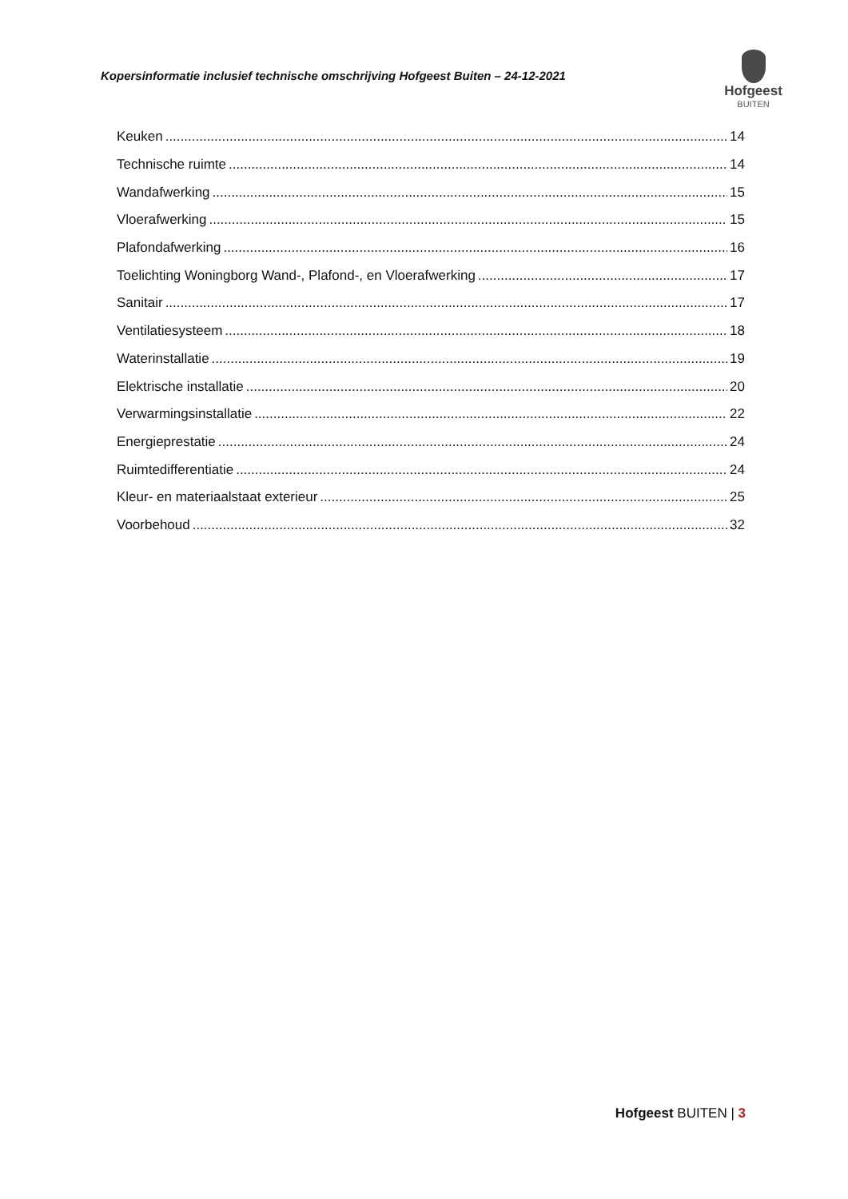Kopersinformatie inclusief technische omschrijving Hofgeest Buiten – 24-12-2021
Hofgeest
BUITEN
Keuken 14
Technische ruimte 14
Wandafwerking 15
Vloerafwerking 15
Plafondafwerking 16
Toelichting Woningborg Wand-, Plafond-, en Vloerafwerking 17
Sanitair 17
Ventilatiesysteem 18
Waterinstallatie 19
Elektrische installatie 20
Verwarmingsinstallatie 22
Energieprestatie 24
Ruimtedifferentiatie 24
Kleur- en materiaalstaat exterieur 25
Voorbehoud 32
Hofgeest BUITEN | 3